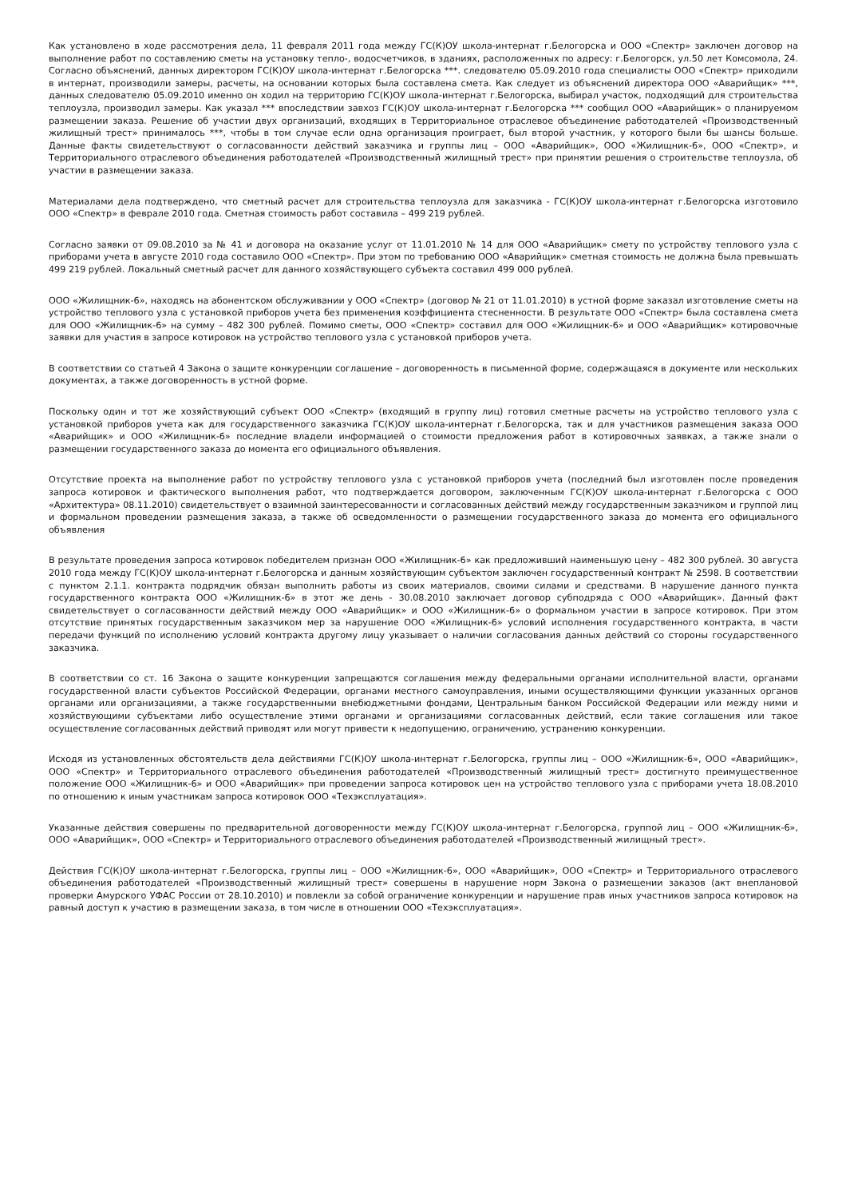Как установлено в ходе рассмотрения дела, 11 февраля 2011 года между ГС(К)ОУ школа-интернат г.Белогорска и ООО «Спектр» заключен договор на выполнение работ по составлению сметы на установку тепло-, водосчетчиков, в зданиях, расположенных по адресу: г.Белогорск, ул.50 лет Комсомола, 24. Согласно объяснений, данных директором ГС(К)ОУ школа-интернат г.Белогорска ***. следователю 05.09.2010 года специалисты ООО «Спектр» приходили в интернат, производили замеры, расчеты, на основании которых была составлена смета. Как следует из объяснений директора ООО «Аварийщик» ***, данных следователю 05.09.2010 именно он ходил на территорию ГС(К)ОУ школа-интернат г.Белогорска, выбирал участок, подходящий для строительства теплоузла, производил замеры. Как указал *** впоследствии завхоз ГС(К)ОУ школа-интернат г.Белогорска *** сообщил ООО «Аварийщик» о планируемом размещении заказа. Решение об участии двух организаций, входящих в Территориальное отраслевое объединение работодателей «Производственный жилищный трест» принималось ***, чтобы в том случае если одна организация проиграет, был второй участник, у которого были бы шансы больше. Данные факты свидетельствуют о согласованности действий заказчика и группы лиц – ООО «Аварийщик», ООО «Жилищник-6», ООО «Спектр», и Территориального отраслевого объединения работодателей «Производственный жилищный трест» при принятии решения о строительстве теплоузла, об участии в размещении заказа.
Материалами дела подтверждено, что сметный расчет для строительства теплоузла для заказчика - ГС(К)ОУ школа-интернат г.Белогорска изготовило ООО «Спектр» в феврале 2010 года. Сметная стоимость работ составила – 499 219 рублей.
Согласно заявки от 09.08.2010 за № 41 и договора на оказание услуг от 11.01.2010 № 14 для ООО «Аварийщик» смету по устройству теплового узла с приборами учета в августе 2010 года составило ООО «Спектр». При этом по требованию ООО «Аварийщик» сметная стоимость не должна была превышать 499 219 рублей. Локальный сметный расчет для данного хозяйствующего субъекта составил 499 000 рублей.
ООО «Жилищник-6», находясь на абонентском обслуживании у ООО «Спектр» (договор № 21 от 11.01.2010) в устной форме заказал изготовление сметы на устройство теплового узла с установкой приборов учета без применения коэффициента стесненности. В результате ООО «Спектр» была составлена смета для ООО «Жилищник-6» на сумму – 482 300 рублей. Помимо сметы, ООО «Спектр» составил для ООО «Жилищник-6» и ООО «Аварийщик» котировочные заявки для участия в запросе котировок на устройство теплового узла с установкой приборов учета.
В соответствии со статьей 4 Закона о защите конкуренции соглашение – договоренность в письменной форме, содержащаяся в документе или нескольких документах, а также договоренность в устной форме.
Поскольку один и тот же хозяйствующий субъект ООО «Спектр» (входящий в группу лиц) готовил сметные расчеты на устройство теплового узла с установкой приборов учета как для государственного заказчика ГС(К)ОУ школа-интернат г.Белогорска, так и для участников размещения заказа ООО «Аварийщик» и ООО «Жилищник-6» последние владели информацией о стоимости предложения работ в котировочных заявках, а также знали о размещении государственного заказа до момента его официального объявления.
Отсутствие проекта на выполнение работ по устройству теплового узла с установкой приборов учета (последний был изготовлен после проведения запроса котировок и фактического выполнения работ, что подтверждается договором, заключенным ГС(К)ОУ школа-интернат г.Белогорска с ООО «Архитектура» 08.11.2010) свидетельствует о взаимной заинтересованности и согласованных действий между государственным заказчиком и группой лиц и формальном проведении размещения заказа, а также об осведомленности о размещении государственного заказа до момента его официального объявления
В результате проведения запроса котировок победителем признан ООО «Жилищник-6» как предложивший наименьшую цену – 482 300 рублей. 30 августа 2010 года между ГС(К)ОУ школа-интернат г.Белогорска и данным хозяйствующим субъектом заключен государственный контракт № 2598. В соответствии с пунктом 2.1.1. контракта подрядчик обязан выполнить работы из своих материалов, своими силами и средствами. В нарушение данного пункта государственного контракта ООО «Жилищник-6» в этот же день - 30.08.2010 заключает договор субподряда с ООО «Аварийщик». Данный факт свидетельствует о согласованности действий между ООО «Аварийщик» и ООО «Жилищник-6» о формальном участии в запросе котировок. При этом отсутствие принятых государственным заказчиком мер за нарушение ООО «Жилищник-6» условий исполнения государственного контракта, в части передачи функций по исполнению условий контракта другому лицу указывает о наличии согласования данных действий со стороны государственного заказчика.
В соответствии со ст. 16 Закона о защите конкуренции запрещаются соглашения между федеральными органами исполнительной власти, органами государственной власти субъектов Российской Федерации, органами местного самоуправления, иными осуществляющими функции указанных органов органами или организациями, а также государственными внебюджетными фондами, Центральным банком Российской Федерации или между ними и хозяйствующими субъектами либо осуществление этими органами и организациями согласованных действий, если такие соглашения или такое осуществление согласованных действий приводят или могут привести к недопущению, ограничению, устранению конкуренции.
Исходя из установленных обстоятельств дела действиями ГС(К)ОУ школа-интернат г.Белогорска, группы лиц – ООО «Жилищник-6», ООО «Аварийщик», ООО «Спектр» и Территориального отраслевого объединения работодателей «Производственный жилищный трест» достигнуто преимущественное положение ООО «Жилищник-6» и ООО «Аварийщик» при проведении запроса котировок цен на устройство теплового узла с приборами учета 18.08.2010 по отношению к иным участникам запроса котировок ООО «Техэксплуатация».
Указанные действия совершены по предварительной договоренности между ГС(К)ОУ школа-интернат г.Белогорска, группой лиц – ООО «Жилищник-6», ООО «Аварийщик», ООО «Спектр» и Территориального отраслевого объединения работодателей «Производственный жилищный трест».
Действия ГС(К)ОУ школа-интернат г.Белогорска, группы лиц – ООО «Жилищник-6», ООО «Аварийщик», ООО «Спектр» и Территориального отраслевого объединения работодателей «Производственный жилищный трест» совершены в нарушение норм Закона о размещении заказов (акт внеплановой проверки Амурского УФАС России от 28.10.2010) и повлекли за собой ограничение конкуренции и нарушение прав иных участников запроса котировок на равный доступ к участию в размещении заказа, в том числе в отношении ООО «Техэксплуатация».